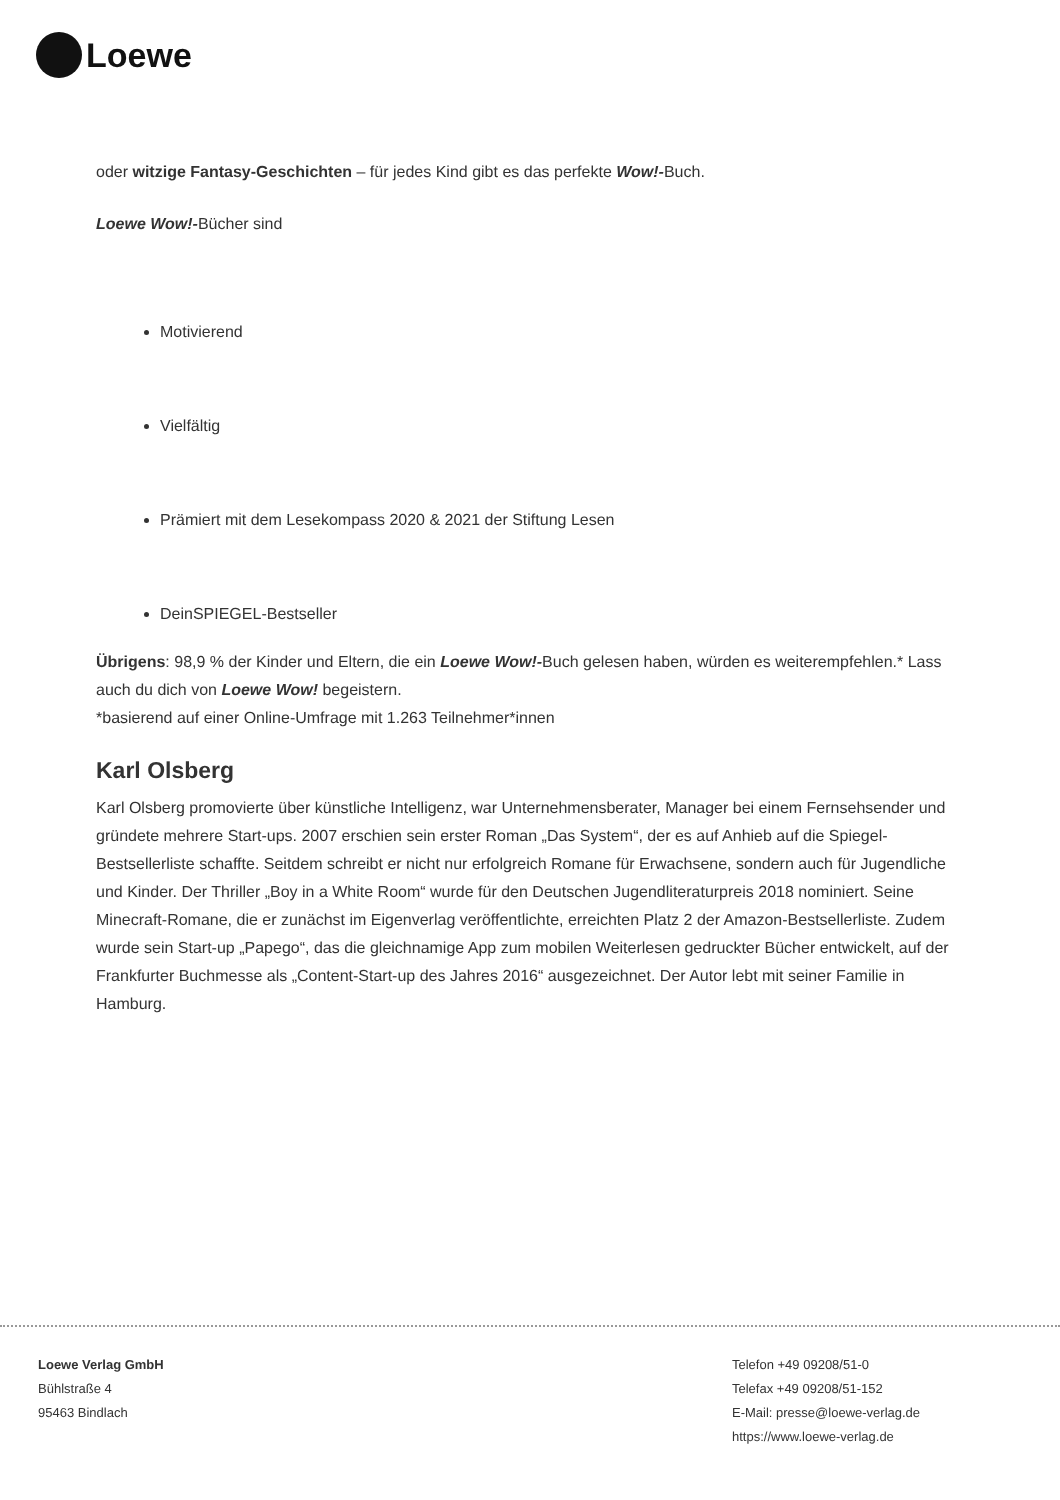Loewe
oder witzige Fantasy-Geschichten – für jedes Kind gibt es das perfekte Wow!-Buch.
Loewe Wow!-Bücher sind
Motivierend
Vielfältig
Prämiert mit dem Lesekompass 2020 & 2021 der Stiftung Lesen
DeinSPIEGEL-Bestseller
Übrigens: 98,9 % der Kinder und Eltern, die ein Loewe Wow!-Buch gelesen haben, würden es weiterempfehlen.* Lass auch du dich von Loewe Wow! begeistern.
*basierend auf einer Online-Umfrage mit 1.263 Teilnehmer*innen
Karl Olsberg
Karl Olsberg promovierte über künstliche Intelligenz, war Unternehmensberater, Manager bei einem Fernsehsender und gründete mehrere Start-ups. 2007 erschien sein erster Roman „Das System“, der es auf Anhieb auf die Spiegel-Bestsellerliste schaffte. Seitdem schreibt er nicht nur erfolgreich Romane für Erwachsene, sondern auch für Jugendliche und Kinder. Der Thriller „Boy in a White Room“ wurde für den Deutschen Jugendliteraturpreis 2018 nominiert. Seine Minecraft-Romane, die er zunächst im Eigenverlag veröffentlichte, erreichten Platz 2 der Amazon-Bestsellerliste. Zudem wurde sein Start-up „Papego“, das die gleichnamige App zum mobilen Weiterlesen gedruckter Bücher entwickelt, auf der Frankfurter Buchmesse als „Content-Start-up des Jahres 2016“ ausgezeichnet. Der Autor lebt mit seiner Familie in Hamburg.
Loewe Verlag GmbH
Bühlstraße 4
95463 Bindlach
Telefon +49 09208/51-0
Telefax +49 09208/51-152
E-Mail: presse@loewe-verlag.de
https://www.loewe-verlag.de